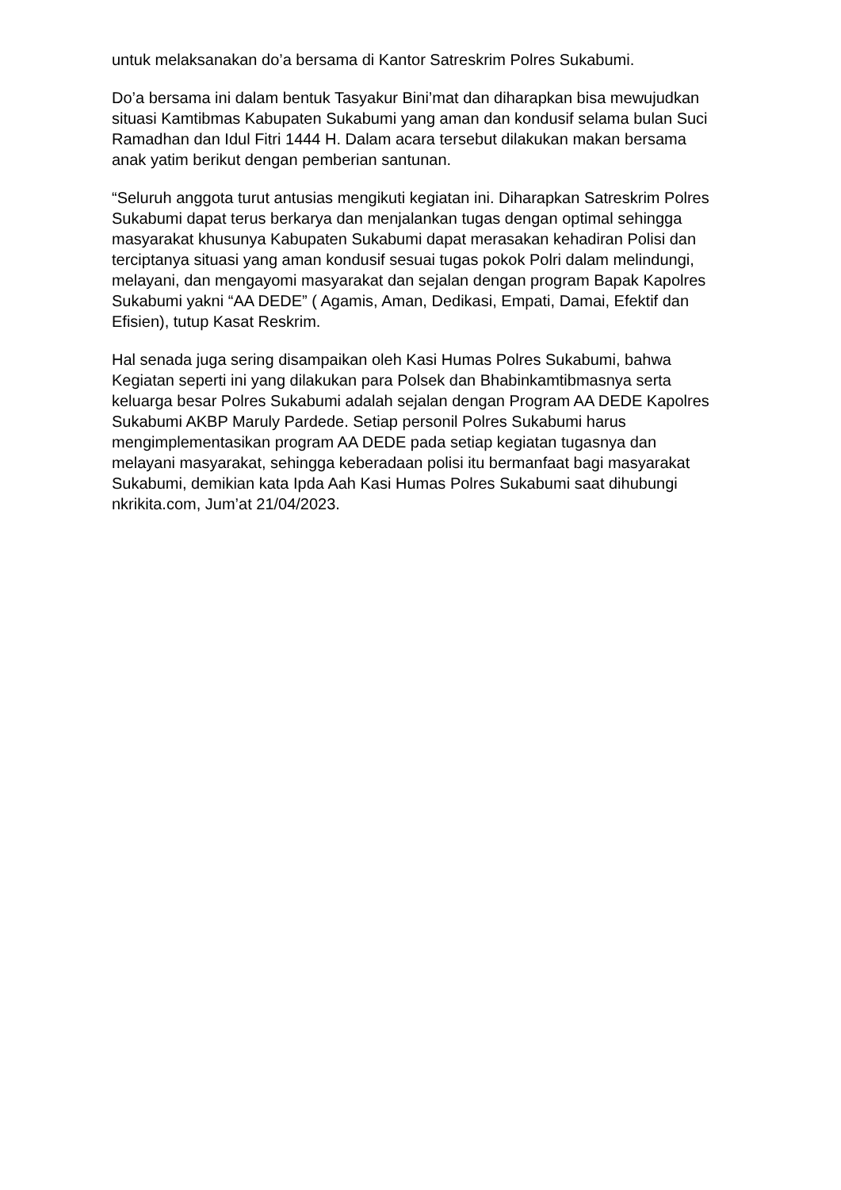untuk melaksanakan do’a bersama di Kantor Satreskrim Polres Sukabumi.
Do’a bersama ini dalam bentuk Tasyakur Bini’mat dan diharapkan bisa mewujudkan situasi Kamtibmas Kabupaten Sukabumi yang aman dan kondusif selama bulan Suci Ramadhan dan Idul Fitri 1444 H. Dalam acara tersebut dilakukan makan bersama anak yatim berikut dengan pemberian santunan.
“Seluruh anggota turut antusias mengikuti kegiatan ini. Diharapkan Satreskrim Polres Sukabumi dapat terus berkarya dan menjalankan tugas dengan optimal sehingga masyarakat khusunya Kabupaten Sukabumi dapat merasakan kehadiran Polisi dan terciptanya situasi yang aman kondusif sesuai tugas pokok Polri dalam melindungi, melayani, dan mengayomi masyarakat dan sejalan dengan program Bapak Kapolres Sukabumi yakni “AA DEDE” ( Agamis, Aman, Dedikasi, Empati, Damai, Efektif dan Efisien), tutup Kasat Reskrim.
Hal senada juga sering disampaikan oleh Kasi Humas Polres Sukabumi, bahwa Kegiatan seperti ini yang dilakukan para Polsek dan Bhabinkamtibmasnya serta keluarga besar Polres Sukabumi adalah sejalan dengan Program AA DEDE Kapolres Sukabumi AKBP Maruly Pardede. Setiap personil Polres Sukabumi harus mengimplementasikan program AA DEDE pada setiap kegiatan tugasnya dan melayani masyarakat, sehingga keberadaan polisi itu bermanfaat bagi masyarakat Sukabumi, demikian kata Ipda Aah Kasi Humas Polres Sukabumi saat dihubungi nkrikita.com, Jum’at 21/04/2023.